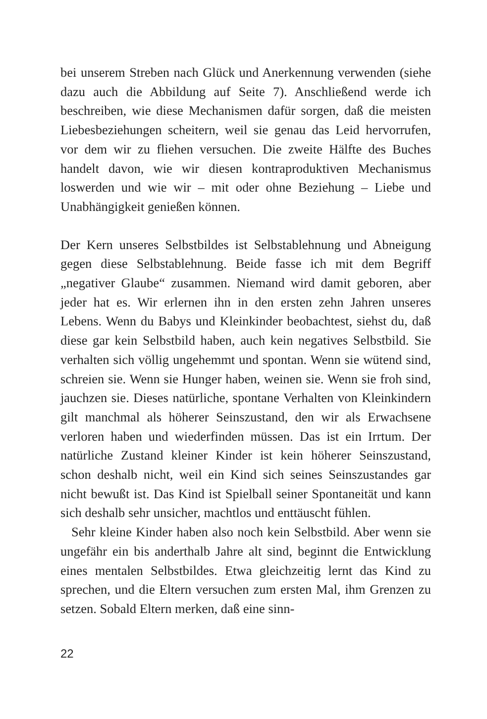bei unserem Streben nach Glück und Anerkennung verwenden (siehe dazu auch die Abbildung auf Seite 7). Anschließend werde ich beschreiben, wie diese Mechanismen dafür sorgen, daß die meisten Liebesbeziehungen scheitern, weil sie genau das Leid hervorrufen, vor dem wir zu fliehen versuchen. Die zweite Hälfte des Buches handelt davon, wie wir diesen kontraproduktiven Mechanismus loswerden und wie wir – mit oder ohne Beziehung – Liebe und Unabhängigkeit genießen können.
Der Kern unseres Selbstbildes ist Selbstablehnung und Abneigung gegen diese Selbstablehnung. Beide fasse ich mit dem Begriff „negativer Glaube“ zusammen. Niemand wird damit geboren, aber jeder hat es. Wir erlernen ihn in den ersten zehn Jahren unseres Lebens. Wenn du Babys und Kleinkinder beobachtest, siehst du, daß diese gar kein Selbstbild haben, auch kein negatives Selbstbild. Sie verhalten sich völlig ungehemmt und spontan. Wenn sie wütend sind, schreien sie. Wenn sie Hunger haben, weinen sie. Wenn sie froh sind, jauchzen sie. Dieses natürliche, spontane Verhalten von Kleinkindern gilt manchmal als höherer Seinszustand, den wir als Erwachsene verloren haben und wiederfinden müssen. Das ist ein Irrtum. Der natürliche Zustand kleiner Kinder ist kein höherer Seinszustand, schon deshalb nicht, weil ein Kind sich seines Seinszustandes gar nicht bewußt ist. Das Kind ist Spielball seiner Spontaneität und kann sich deshalb sehr unsicher, machtlos und enttäuscht fühlen.
Sehr kleine Kinder haben also noch kein Selbstbild. Aber wenn sie ungefähr ein bis anderthalb Jahre alt sind, beginnt die Entwicklung eines mentalen Selbstbildes. Etwa gleichzeitig lernt das Kind zu sprechen, und die Eltern versuchen zum ersten Mal, ihm Grenzen zu setzen. Sobald Eltern merken, daß eine sinn-
22